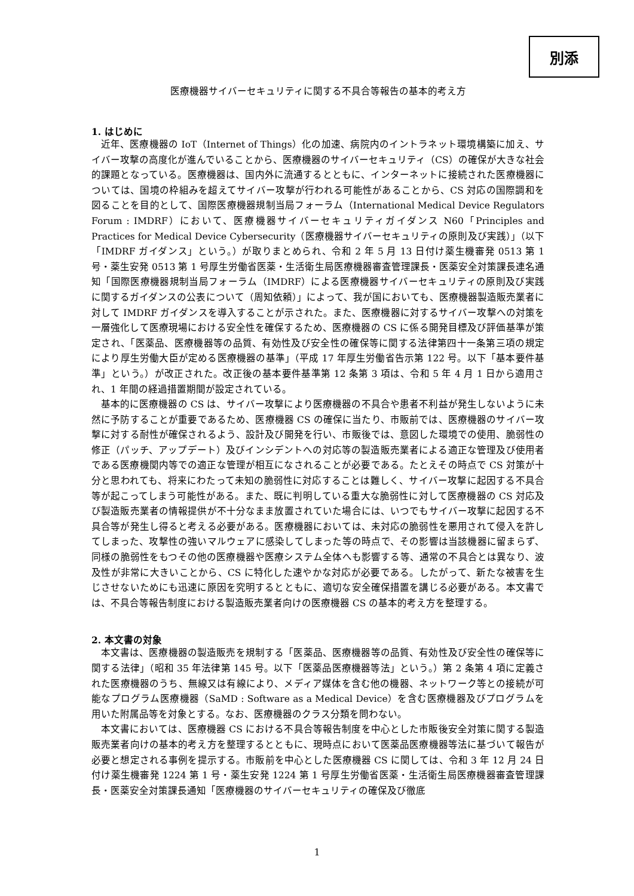別添
医療機器サイバーセキュリティに関する不具合等報告の基本的考え方
1. はじめに
近年、医療機器の IoT（Internet of Things）化の加速、病院内のイントラネット環境構築に加え、サイバー攻撃の高度化が進んでいることから、医療機器のサイバーセキュリティ（CS）の確保が大きな社会的課題となっている。医療機器は、国内外に流通するとともに、インターネットに接続された医療機器については、国境の枠組みを超えてサイバー攻撃が行われる可能性があることから、CS 対応の国際調和を図ることを目的として、国際医療機器規制当局フォーラム（International Medical Device Regulators Forum : IMDRF）において、医療機器サイバーセキュリティガイダンス N60「Principles and Practices for Medical Device Cybersecurity（医療機器サイバーセキュリティの原則及び実践）」（以下「IMDRF ガイダンス」という。）が取りまとめられ、令和 2 年 5 月 13 日付け薬生機審発 0513 第 1 号・薬生安発 0513 第 1 号厚生労働省医薬・生活衛生局医療機器審査管理課長・医薬安全対策課長連名通知「国際医療機器規制当局フォーラム（IMDRF）による医療機器サイバーセキュリティの原則及び実践に関するガイダンスの公表について（周知依頼）」によって、我が国においても、医療機器製造販売業者に対して IMDRF ガイダンスを導入することが示された。また、医療機器に対するサイバー攻撃への対策を一層強化して医療現場における安全性を確保するため、医療機器の CS に係る開発目標及び評価基準が策定され、「医薬品、医療機器等の品質、有効性及び安全性の確保等に関する法律第四十一条第三項の規定により厚生労働大臣が定める医療機器の基準」（平成 17 年厚生労働省告示第 122 号。以下「基本要件基準」という。）が改正された。改正後の基本要件基準第 12 条第 3 項は、令和 5 年 4 月 1 日から適用され、1 年間の経過措置期間が設定されている。
基本的に医療機器の CS は、サイバー攻撃により医療機器の不具合や患者不利益が発生しないように未然に予防することが重要であるため、医療機器 CS の確保に当たり、市販前では、医療機器のサイバー攻撃に対する耐性が確保されるよう、設計及び開発を行い、市販後では、意図した環境での使用、脆弱性の修正（パッチ、アップデート）及びインシデントへの対応等の製造販売業者による適正な管理及び使用者である医療機関内等での適正な管理が相互になされることが必要である。たとえその時点で CS 対策が十分と思われても、将来にわたって未知の脆弱性に対応することは難しく、サイバー攻撃に起因する不具合等が起こってしまう可能性がある。また、既に判明している重大な脆弱性に対して医療機器の CS 対応及び製造販売業者の情報提供が不十分なまま放置されていた場合には、いつでもサイバー攻撃に起因する不具合等が発生し得ると考える必要がある。医療機器においては、未対応の脆弱性を悪用されて侵入を許してしまった、攻撃性の強いマルウェアに感染してしまった等の時点で、その影響は当該機器に留まらず、同様の脆弱性をもつその他の医療機器や医療システム全体へも影響する等、通常の不具合とは異なり、波及性が非常に大きいことから、CS に特化した速やかな対応が必要である。したがって、新たな被害を生じさせないためにも迅速に原因を究明するとともに、適切な安全確保措置を講じる必要がある。本文書では、不具合等報告制度における製造販売業者向けの医療機器 CS の基本的考え方を整理する。
2. 本文書の対象
本文書は、医療機器の製造販売を規制する「医薬品、医療機器等の品質、有効性及び安全性の確保等に関する法律」（昭和 35 年法律第 145 号。以下「医薬品医療機器等法」という。）第 2 条第 4 項に定義された医療機器のうち、無線又は有線により、メディア媒体を含む他の機器、ネットワーク等との接続が可能なプログラム医療機器（SaMD : Software as a Medical Device）を含む医療機器及びプログラムを用いた附属品等を対象とする。なお、医療機器のクラス分類を問わない。
本文書においては、医療機器 CS における不具合等報告制度を中心とした市販後安全対策に関する製造販売業者向けの基本的考え方を整理するとともに、現時点において医薬品医療機器等法に基づいて報告が必要と想定される事例を提示する。市販前を中心とした医療機器 CS に関しては、令和 3 年 12 月 24 日付け薬生機審発 1224 第 1 号・薬生安発 1224 第 1 号厚生労働省医薬・生活衛生局医療機器審査管理課長・医薬安全対策課長通知「医療機器のサイバーセキュリティの確保及び徹底
1